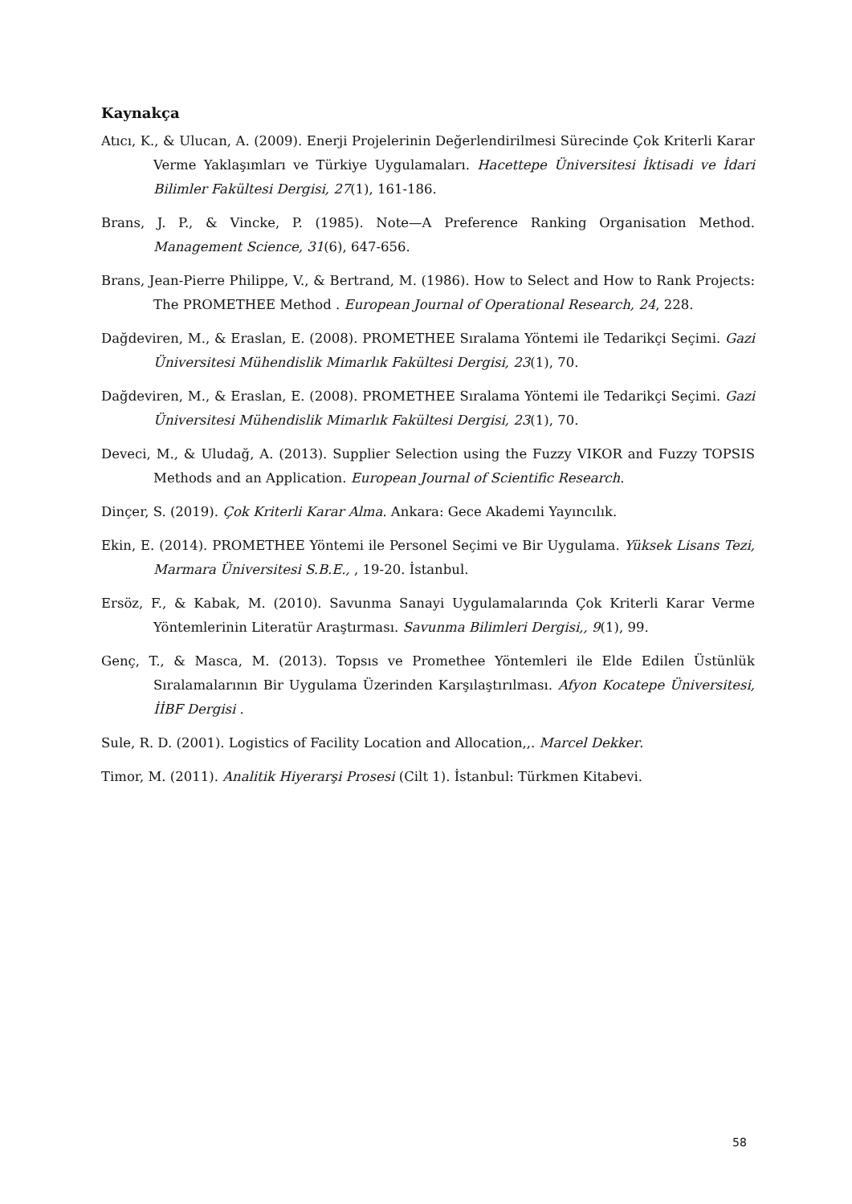Kaynakça
Atıcı, K., & Ulucan, A. (2009). Enerji Projelerinin Değerlendirilmesi Sürecinde Çok Kriterli Karar Verme Yaklaşımları ve Türkiye Uygulamaları. Hacettepe Üniversitesi İktisadi ve İdari Bilimler Fakültesi Dergisi, 27(1), 161-186.
Brans, J. P., & Vincke, P. (1985). Note—A Preference Ranking Organisation Method. Management Science, 31(6), 647-656.
Brans, Jean-Pierre Philippe, V., & Bertrand, M. (1986). How to Select and How to Rank Projects: The PROMETHEE Method . European Journal of Operational Research, 24, 228.
Dağdeviren, M., & Eraslan, E. (2008). PROMETHEE Sıralama Yöntemi ile Tedarikçi Seçimi. Gazi Üniversitesi Mühendislik Mimarlık Fakültesi Dergisi, 23(1), 70.
Dağdeviren, M., & Eraslan, E. (2008). PROMETHEE Sıralama Yöntemi ile Tedarikçi Seçimi. Gazi Üniversitesi Mühendislik Mimarlık Fakültesi Dergisi, 23(1), 70.
Deveci, M., & Uludağ, A. (2013). Supplier Selection using the Fuzzy VIKOR and Fuzzy TOPSIS Methods and an Application. European Journal of Scientific Research.
Dinçer, S. (2019). Çok Kriterli Karar Alma. Ankara: Gece Akademi Yayıncılık.
Ekin, E. (2014). PROMETHEE Yöntemi ile Personel Seçimi ve Bir Uygulama. Yüksek Lisans Tezi, Marmara Üniversitesi S.B.E., , 19-20. İstanbul.
Ersöz, F., & Kabak, M. (2010). Savunma Sanayi Uygulamalarında Çok Kriterli Karar Verme Yöntemlerinin Literatür Araştırması. Savunma Bilimleri Dergisi,, 9(1), 99.
Genç, T., & Masca, M. (2013). Topsıs ve Promethee Yöntemleri ile Elde Edilen Üstünlük Sıralamalarının Bir Uygulama Üzerinden Karşılaştırılması. Afyon Kocatepe Üniversitesi, İİBF Dergisi .
Sule, R. D. (2001). Logistics of Facility Location and Allocation,,. Marcel Dekker.
Timor, M. (2011). Analitik Hiyerarşi Prosesi (Cilt 1). İstanbul: Türkmen Kitabevi.
58